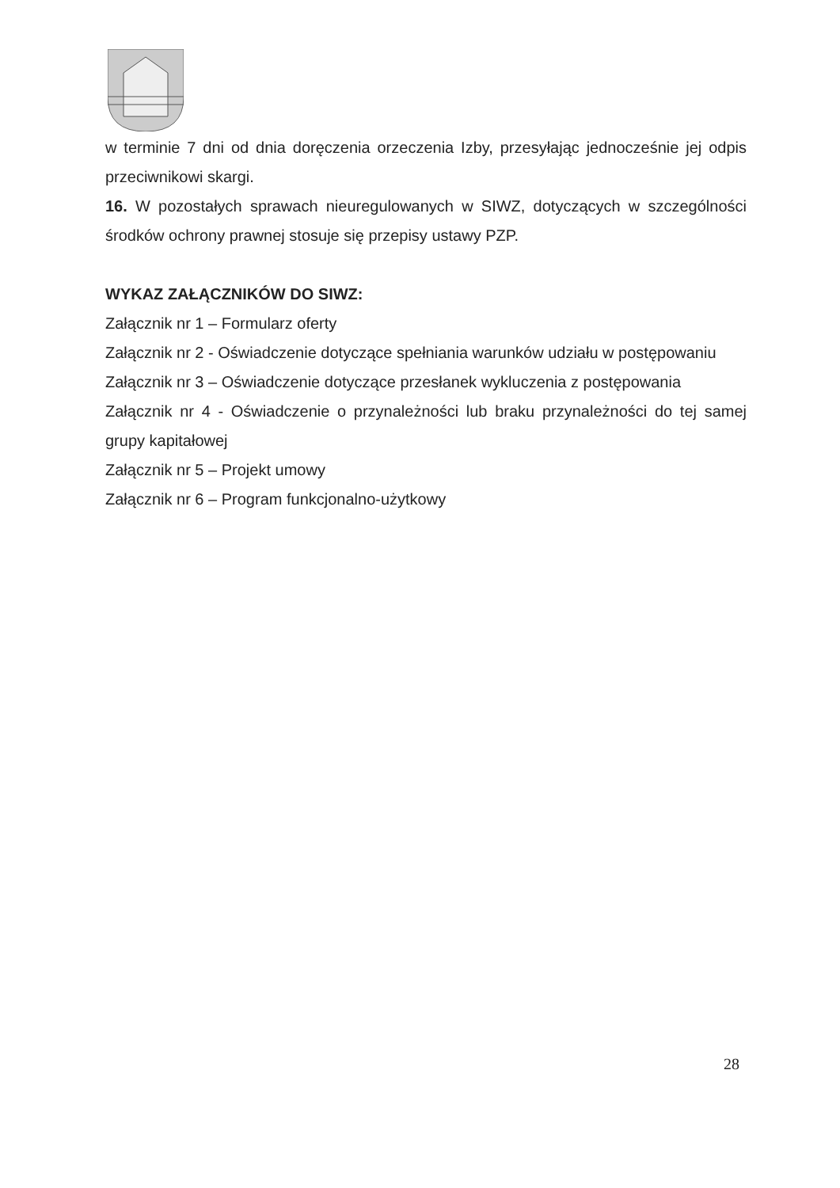w terminie 7 dni od dnia doręczenia orzeczenia Izby, przesyłając jednocześnie jej odpis przeciwnikowi skargi.
16. W pozostałych sprawach nieuregulowanych w SIWZ, dotyczących w szczególności środków ochrony prawnej stosuje się przepisy ustawy PZP.
WYKAZ ZAŁĄCZNIKÓW DO SIWZ:
Załącznik nr 1 – Formularz oferty
Załącznik nr 2 - Oświadczenie dotyczące spełniania warunków udziału w postępowaniu
Załącznik nr 3 – Oświadczenie dotyczące przesłanek wykluczenia z postępowania
Załącznik nr 4 - Oświadczenie o przynależności lub braku przynależności do tej samej grupy kapitałowej
Załącznik nr 5 – Projekt umowy
Załącznik nr 6 – Program funkcjonalno-użytkowy
28